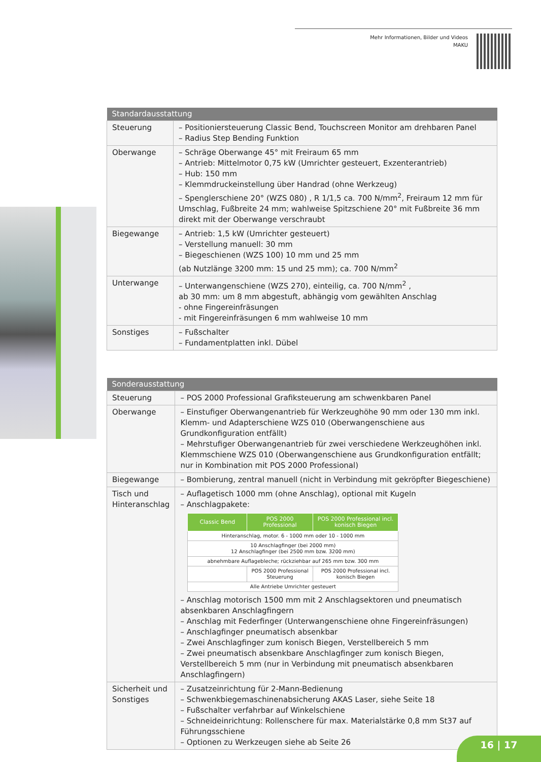Mehr Informationen, Bilder und Videos
MAKU
| Standardausstattung | |
| --- | --- |
| Steuerung | – Positioniersteuerung Classic Bend, Touchscreen Monitor am drehbaren Panel – Radius Step Bending Funktion |
| Oberwange | – Schräge Oberwange 45° mit Freiraum 65 mm – Antrieb: Mittelmotor 0,75 kW (Umrichter gesteuert, Exzenterantrieb) – Hub: 150 mm – Klemmdruckeinstellung über Handrad (ohne Werkzeug) – Spenglerschiene 20° (WZS 080) , R 1/1,5 ca. 700 N/mm<sup>2</sup>, Freiraum 12 mm für Umschlag, Fußbreite 24 mm; wahlweise Spitzschiene 20° mit Fußbreite 36 mm direkt mit der Oberwange verschraubt |
| Biegewange | – Antrieb: 1,5 kW (Umrichter gesteuert) – Verstellung manuell: 30 mm – Biegeschienen (WZS 100) 10 mm und 25 mm (ab Nutzlänge 3200 mm: 15 und 25 mm); ca. 700 N/mm<sup>2</sup> |
| Unterwange | – Unterwangenschiene (WZS 270), einteilig, ca. 700 N/mm<sup>2</sup> , ab 30 mm: um 8 mm abgestuft, abhängig vom gewählten Anschlag - ohne Fingereinfräsungen - mit Fingereinfräsungen 6 mm wahlweise 10 mm |
| Sonstiges | – Fußschalter – Fundamentplatten inkl. Dübel |
| Sonderausstattung | |
| --- | --- |
| Steuerung | – POS 2000 Professional Grafiksteuerung am schwenkbaren Panel |
| Oberwange | – Einstufiger Oberwangenantrieb für Werkzeughöhe 90 mm oder 130 mm inkl. Klemm- und Adapterschiene WZS 010 (Oberwangenschiene aus Grundkonfiguration entfällt) – Mehrstufiger Oberwangenantrieb für zwei verschiedene Werkzeughöhen inkl. Klemmschiene WZS 010 (Oberwangenschiene aus Grundkonfiguration entfällt; nur in Kombination mit POS 2000 Professional) |
| Biegewange | – Bombierung, zentral manuell (nicht in Verbindung mit gekröpfter Biegeschiene) |
| Tisch und Hinteranschlag | – Auflagetisch 1000 mm (ohne Anschlag), optional mit Kugeln – Anschlagpakete: / Classic Bend / POS 2000 Professional / POS 2000 Professional incl. konisch Biegen / / --- / --- / --- / / Hinteranschlag, motor. 6 - 1000 mm oder 10 - 1000 mm / / / / 10 Anschlagfinger (bei 2000 mm) 12 Anschlagfinger (bei 2500 mm bzw. 3200 mm) / / / / abnehmbare Auflagebleche; rückziehbar auf 265 mm bzw. 300 mm / / / / / POS 2000 Professional Steuerung / POS 2000 Professional incl. konisch Biegen / / Alle Antriebe Umrichter gesteuert / / / – Anschlag motorisch 1500 mm mit 2 Anschlagsektoren und pneumatisch absenkbaren Anschlagfingern – Anschlag mit Federfinger (Unterwangenschiene ohne Fingereinfräsungen) – Anschlagfinger pneumatisch absenkbar – Zwei Anschlagfinger zum konisch Biegen, Verstellbereich 5 mm – Zwei pneumatisch absenkbare Anschlagfinger zum konisch Biegen, Verstellbereich 5 mm (nur in Verbindung mit pneumatisch absenkbaren Anschlagfingern) |
| Sicherheit und Sonstiges | – Zusatzeinrichtung für 2-Mann-Bedienung – Schwenkbiegemaschinenabsicherung AKAS Laser, siehe Seite 18 – Fußschalter verfahrbar auf Winkelschiene – Schneideinrichtung: Rollenschere für max. Materialstärke 0,8 mm St37 auf Führungsschiene – Optionen zu Werkzeugen siehe ab Seite 26 |
16 | 17